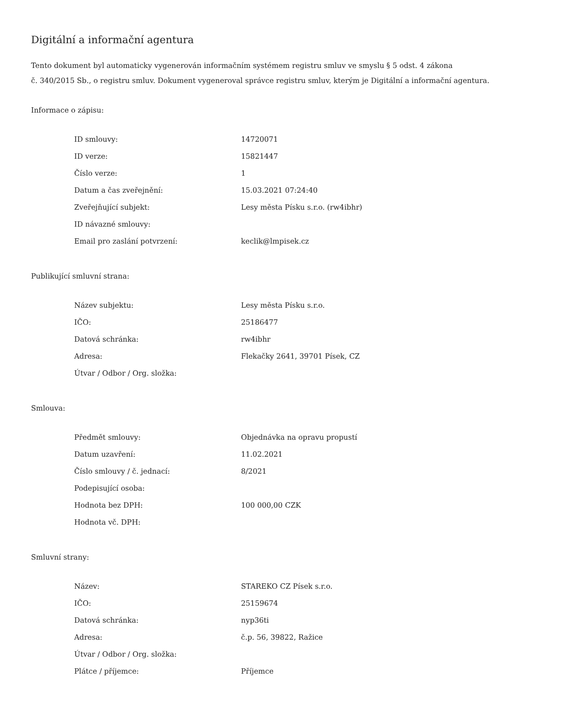Digitální a informační agentura
Tento dokument byl automaticky vygenerován informačním systémem registru smluv ve smyslu § 5 odst. 4 zákona
č. 340/2015 Sb., o registru smluv. Dokument vygeneroval správce registru smluv, kterým je Digitální a informační agentura.
Informace o zápisu:
| ID smlouvy: | 14720071 |
| ID verze: | 15821447 |
| Číslo verze: | 1 |
| Datum a čas zveřejnění: | 15.03.2021 07:24:40 |
| Zveřejňující subjekt: | Lesy města Písku s.r.o. (rw4ibhr) |
| ID návazné smlouvy: | |
| Email pro zaslání potvrzení: | keclik@lmpisek.cz |
Publikující smluvní strana:
| Název subjektu: | Lesy města Písku s.r.o. |
| IČO: | 25186477 |
| Datová schránka: | rw4ibhr |
| Adresa: | Flekačky 2641, 39701 Písek, CZ |
| Útvar / Odbor / Org. složka: | |
Smlouva:
| Předmět smlouvy: | Objednávka na opravu propustí |
| Datum uzavření: | 11.02.2021 |
| Číslo smlouvy / č. jednací: | 8/2021 |
| Podepisující osoba: | |
| Hodnota bez DPH: | 100 000,00 CZK |
| Hodnota vč. DPH: | |
Smluvní strany:
| Název: | STAREKO CZ Písek s.r.o. |
| IČO: | 25159674 |
| Datová schránka: | nyp36ti |
| Adresa: | č.p. 56, 39822, Ražice |
| Útvar / Odbor / Org. složka: | |
| Plátce / příjemce: | Příjemce |